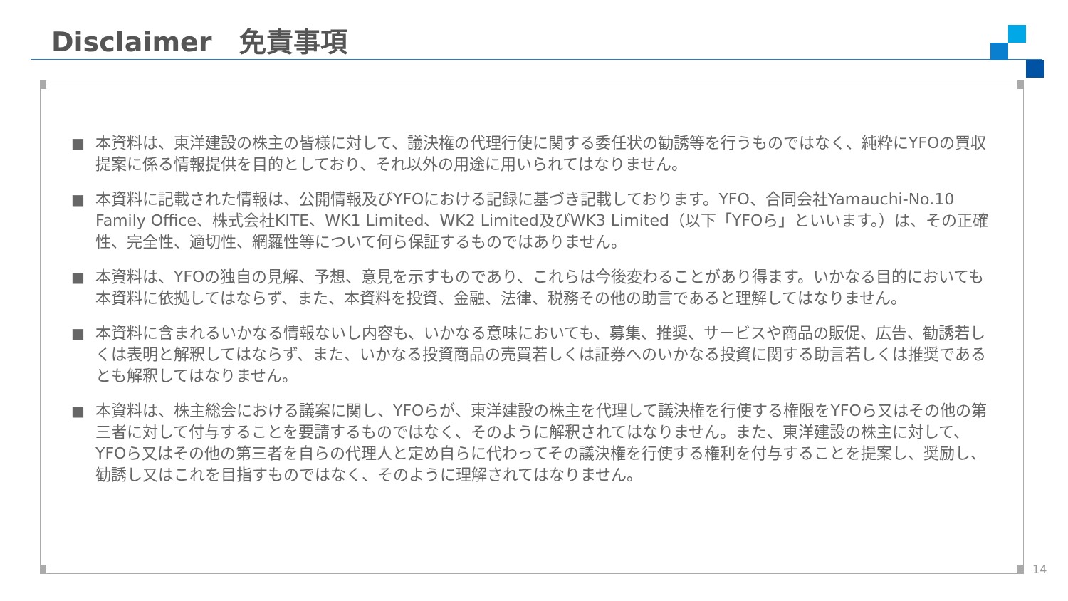Disclaimer　免責事項
■ 本資料は、東洋建設の株主の皆様に対して、議決権の代理行使に関する委任状の勧誘等を行うものではなく、純粋にYFOの買収提案に係る情報提供を目的としており、それ以外の用途に用いられてはなりません。
■ 本資料に記載された情報は、公開情報及びYFOにおける記録に基づき記載しております。YFO、合同会社Yamauchi‐No.10 Family Office、株式会社KITE、WK1 Limited、WK2 Limited及びWK3 Limited（以下「YFOら」といいます。）は、その正確性、完全性、適切性、網羅性等について何ら保証するものではありません。
■ 本資料は、YFOの独自の見解、予想、意見を示すものであり、これらは今後変わることがあり得ます。いかなる目的においても本資料に依拠してはならず、また、本資料を投資、金融、法律、税務その他の助言であると理解してはなりません。
■ 本資料に含まれるいかなる情報ないし内容も、いかなる意味においても、募集、推奨、サービスや商品の販促、広告、勧誘若しくは表明と解釈してはならず、また、いかなる投資商品の売買若しくは証券へのいかなる投資に関する助言若しくは推奨であるとも解釈してはなりません。
■ 本資料は、株主総会における議案に関し、YFOらが、東洋建設の株主を代理して議決権を行使する権限をYFOら又はその他の第三者に対して付与することを要請するものではなく、そのように解釈されてはなりません。また、東洋建設の株主に対して、YFOら又はその他の第三者を自らの代理人と定め自らに代わってその議決権を行使する権利を付与することを提案し、奨励し、勧誘し又はこれを目指すものではなく、そのように理解されてはなりません。
14